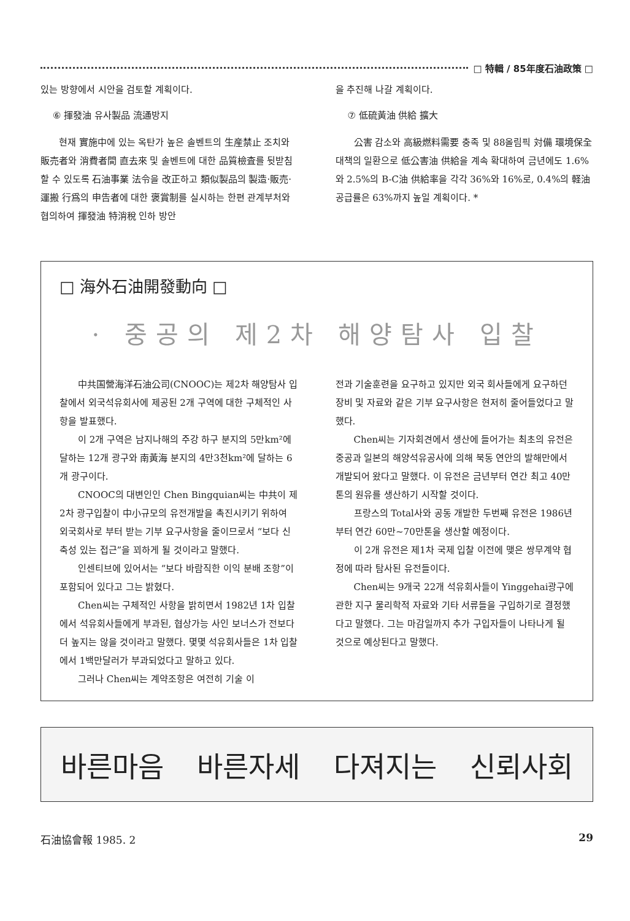□ 特輯 / 85年度石油政策 □
있는 방향에서 시안을 검토할 계획이다.
⑥ 揮發油 유사製品 流通방지
현재 實施中에 있는 옥탄가 높은 솔벤트의 生産禁止 조치와 販売者와 消費者間 直去來 및 솔벤트에 대한 品質檢査를 뒷받침할 수 있도록 石油事業 法令을 改正하고 類似製品의 製造·販売·運搬 行爲의 申告者에 대한 褒賞制를 실시하는 한편 관계부처와 협의하여 揮發油 特消稅 인하 방안
을 추진해 나갈 계획이다.
⑦ 低硫黃油 供給 擴大
公害 감소와 高級燃料需要 충족 및 88올림픽 対備 環境保全 대책의 일환으로 低公害油 供給을 계속 확대하여 금년에도 1.6%와 2.5%의 B-C油 供給率을 각각 36%와 16%로, 0.4%의 軽油공급률은 63%까지 높일 계획이다. *
□ 海外石油開發動向 □
· 중공의 제2차 해양탐사 입찰
中共国營海洋石油公司(CNOOC)는 제2차 해양탐사 입찰에서 외국석유회사에 제공된 2개 구역에 대한 구체적인 사항을 발표했다.
이 2개 구역은 남지나해의 주강 하구 분지의 5만km²에 달하는 12개 광구와 南黃海 분지의 4만3천km²에 달하는 6개 광구이다.
CNOOC의 대변인인 Chen Bingquian씨는 中共이 제2차 광구입찰이 中小규모의 유전개발을 촉진시키기 위하여 외국회사로 부터 받는 기부 요구사항을 줄이므로서 “보다 신축성 있는 접근”을 꾀하게 될 것이라고 말했다.
인센티브에 있어서는 “보다 바람직한 이익 분배 조항”이 포함되어 있다고 그는 밝혔다.
Chen씨는 구체적인 사항을 밝히면서 1982년 1차 입찰에서 석유회사들에게 부과된, 협상가능 사인 보너스가 전보다 더 높지는 않을 것이라고 말했다. 몇몇 석유회사들은 1차 입찰에서 1백만달러가 부과되었다고 말하고 있다.
그러나 Chen씨는 계약조항은 여전히 기술 이
전과 기술훈련을 요구하고 있지만 외국 회사들에게 요구하던 장비 및 자료와 같은 기부 요구사항은 현저히 줄어들었다고 말했다.
Chen씨는 기자회견에서 생산에 들어가는 최초의 유전은 중공과 일본의 해양석유공사에 의해 북동 연안의 발해만에서 개발되어 왔다고 말했다. 이 유전은 금년부터 연간 최고 40만톤의 원유를 생산하기 시작할 것이다.
프랑스의 Total사와 공동 개발한 두번째 유전은 1986년 부터 연간 60만~70만톤을 생산할 예정이다.
이 2개 유전은 제1차 국제 입찰 이전에 맺은 쌍무계약 협정에 따라 탐사된 유전들이다.
Chen씨는 9개국 22개 석유회사들이 Yinggehai광구에 관한 지구 물리학적 자료와 기타 서류들을 구입하기로 결정했다고 말했다. 그는 마감일까지 추가 구입자들이 나타나게 될 것으로 예상된다고 말했다.
바른마음 바른자세 다져지는 신뢰사회
石油協會報 1985. 2 29